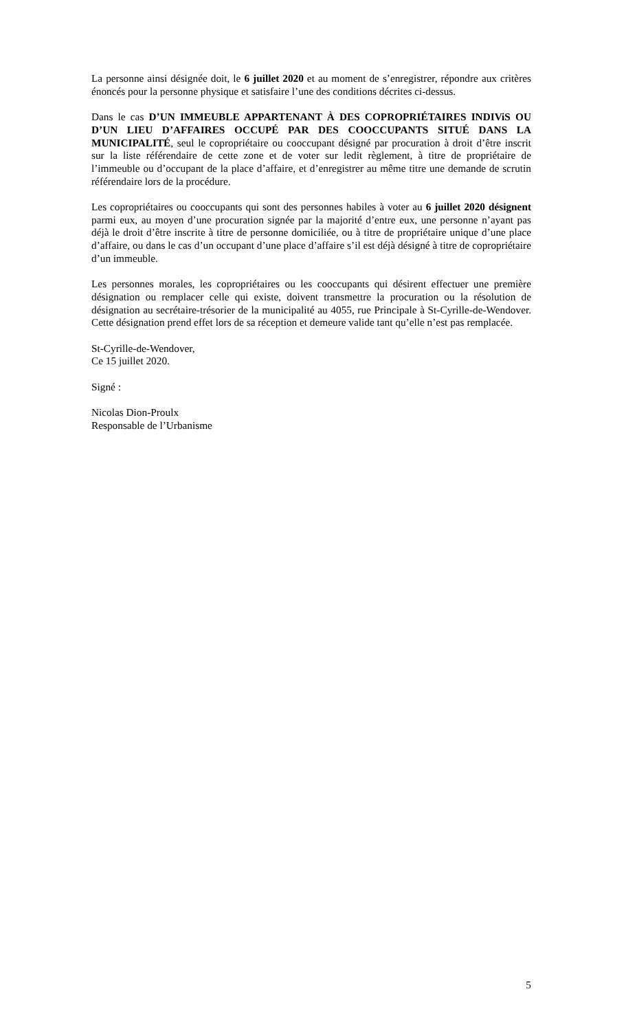La personne ainsi désignée doit, le 6 juillet 2020 et au moment de s’enregistrer, répondre aux critères énoncés pour la personne physique et satisfaire l’une des conditions décrites ci-dessus.
Dans le cas D’UN IMMEUBLE APPARTENANT À DES COPROPRIÉTAIRES INDIViS OU D’UN LIEU D’AFFAIRES OCCUPÉ PAR DES COOCCUPANTS SITUÉ DANS LA MUNICIPALITÉ, seul le copropriétaire ou cooccupant désigné par procuration à droit d’être inscrit sur la liste référendaire de cette zone et de voter sur ledit règlement, à titre de propriétaire de l’immeuble ou d’occupant de la place d’affaire, et d’enregistrer au même titre une demande de scrutin référendaire lors de la procédure.
Les copropriétaires ou cooccupants qui sont des personnes habiles à voter au 6 juillet 2020 désignent parmi eux, au moyen d’une procuration signée par la majorité d’entre eux, une personne n’ayant pas déjà le droit d’être inscrite à titre de personne domiciliée, ou à titre de propriétaire unique d’une place d’affaire, ou dans le cas d’un occupant d’une place d’affaire s’il est déjà désigné à titre de copropriétaire d’un immeuble.
Les personnes morales, les copropriétaires ou les cooccupants qui désirent effectuer une première désignation ou remplacer celle qui existe, doivent transmettre la procuration ou la résolution de désignation au secrétaire-trésorier de la municipalité au 4055, rue Principale à St-Cyrille-de-Wendover. Cette désignation prend effet lors de sa réception et demeure valide tant qu’elle n’est pas remplacée.
St-Cyrille-de-Wendover,
Ce 15 juillet 2020.
Signé :
Nicolas Dion-Proulx
Responsable de l’Urbanisme
5